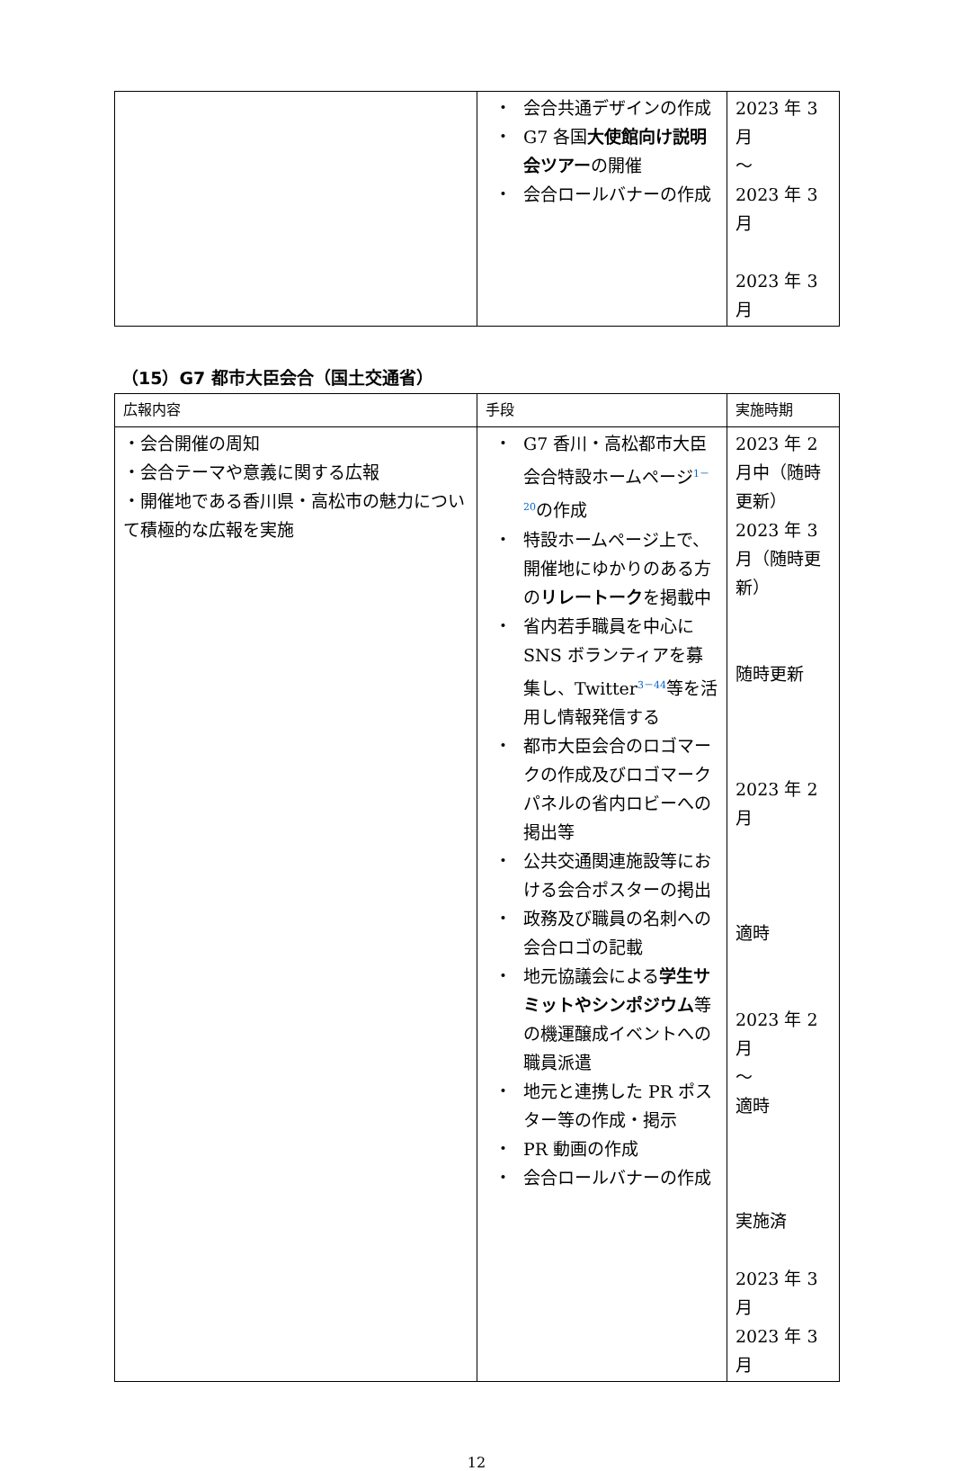| | ・ 会合共通デザインの作成 ・ G7 各国 大使館向け説明会ツアー の開催 ・ 会合ロールバナーの作成 | 2023 年 3 月 ～ 2023 年 3 月 2023 年 3 月 |
（15）G7 都市大臣会合（国土交通省）
| 広報内容 | 手段 | 実施時期 |
| --- | --- | --- |
| ・会合開催の周知 ・会合テーマや意義に関する広報 ・開催地である香川県・高松市の魅力について積極的な広報を実施 | ・ G7 香川・高松都市大臣会合特設ホームページ<sup>1－20</sup>の作成 ・ 特設ホームページ上で、開催地にゆかりのある方の リレートーク を掲載中 ・ 省内若手職員を中心に SNS ボランティアを募集し、Twitter<sup>3－44</sup>等を活用し情報発信する ・ 都市大臣会合のロゴマークの作成及びロゴマークパネルの省内ロビーへの掲出等 ・ 公共交通関連施設等における会合ポスターの掲出 ・ 政務及び職員の名刺への会合ロゴの記載 ・ 地元協議会による 学生サミットやシンポジウム 等の機運醸成イベントへの職員派遣 ・ 地元と連携した PR ポスター等の作成・掲示 ・ PR 動画の作成 ・ 会合ロールバナーの作成 | 2023 年 2 月中（随時更新） 2023 年 3 月（随時更新） 随時更新 2023 年 2 月 適時 2023 年 2 月 ～ 適時 実施済 2023 年 3 月 2023 年 3 月 |
12